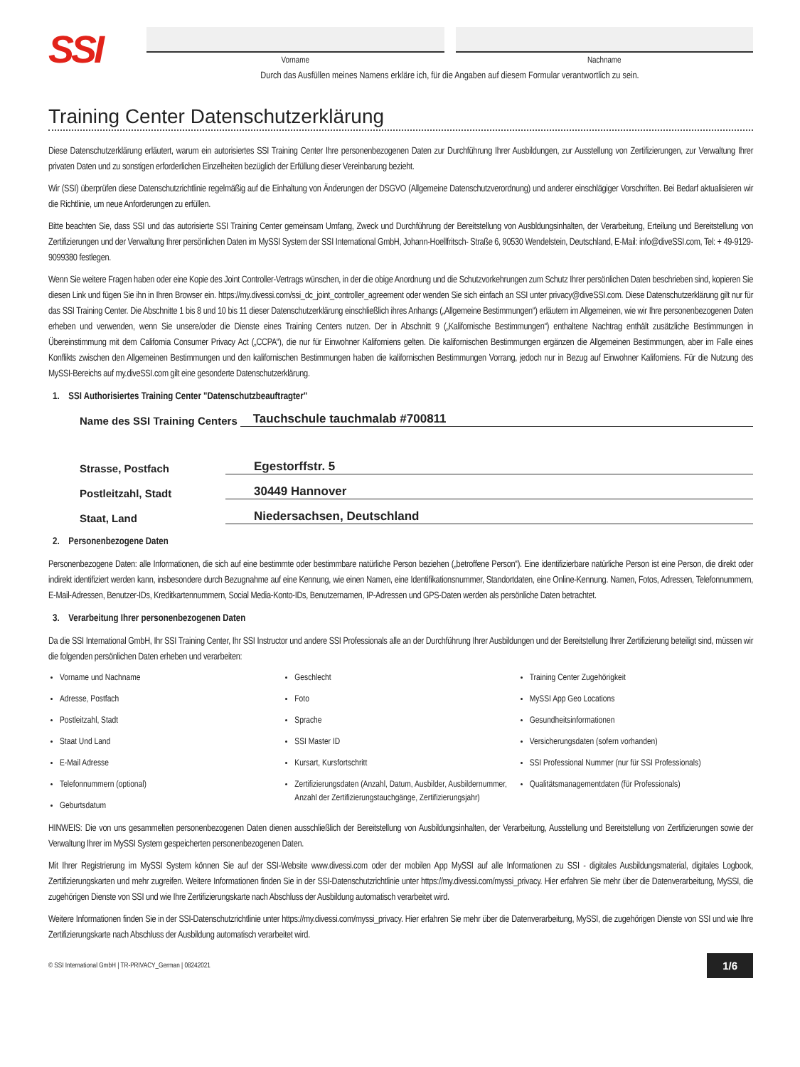SSI
Vorname Nachname
Durch das Ausfüllen meines Namens erkläre ich, für die Angaben auf diesem Formular verantwortlich zu sein.
Training Center Datenschutzerklärung
Diese Datenschutzerklärung erläutert, warum ein autorisiertes SSI Training Center Ihre personenbezogenen Daten zur Durchführung Ihrer Ausbildungen, zur Ausstellung von Zertifizierungen, zur Verwaltung Ihrer privaten Daten und zu sonstigen erforderlichen Einzelheiten bezüglich der Erfüllung dieser Vereinbarung bezieht.
Wir (SSI) überprüfen diese Datenschutzrichtlinie regelmäßig auf die Einhaltung von Änderungen der DSGVO (Allgemeine Datenschutzverordnung) und anderer einschlägiger Vorschriften. Bei Bedarf aktualisieren wir die Richtlinie, um neue Anforderungen zu erfüllen.
Bitte beachten Sie, dass SSI und das autorisierte SSI Training Center gemeinsam Umfang, Zweck und Durchführung der Bereitstellung von Ausbldungsinhalten, der Verarbeitung, Erteilung und Bereitstellung von Zertifizierungen und der Verwaltung Ihrer persönlichen Daten im MySSI System der SSI International GmbH, Johann-Hoellfritsch- Straße 6, 90530 Wendelstein, Deutschland, E-Mail: info@diveSSI.com, Tel: + 49-9129-9099380 festlegen.
Wenn Sie weitere Fragen haben oder eine Kopie des Joint Controller-Vertrags wünschen, in der die obige Anordnung und die Schutzvorkehrungen zum Schutz Ihrer persönlichen Daten beschrieben sind, kopieren Sie diesen Link und fügen Sie ihn in Ihren Browser ein. https://my.divessi.com/ssi_dc_joint_controller_agreement oder wenden Sie sich einfach an SSI unter privacy@diveSSI.com. Diese Datenschutzerklärung gilt nur für das SSI Training Center. Die Abschnitte 1 bis 8 und 10 bis 11 dieser Datenschutzerklärung einschließlich ihres Anhangs („Allgemeine Bestimmungen“) erläutern im Allgemeinen, wie wir Ihre personenbezogenen Daten erheben und verwenden, wenn Sie unsere/oder die Dienste eines Training Centers nutzen. Der in Abschnitt 9 („Kalifornische Bestimmungen“) enthaltene Nachtrag enthält zusätzliche Bestimmungen in Übereinstimmung mit dem California Consumer Privacy Act („CCPA“), die nur für Einwohner Kaliforniens gelten. Die kalifornischen Bestimmungen ergänzen die Allgemeinen Bestimmungen, aber im Falle eines Konflikts zwischen den Allgemeinen Bestimmungen und den kalifornischen Bestimmungen haben die kalifornischen Bestimmungen Vorrang, jedoch nur in Bezug auf Einwohner Kaliforniens. Für die Nutzung des MySSI-Bereichs auf my.diveSSI.com gilt eine gesonderte Datenschutzerklärung.
1. SSI Authorisiertes Training Center "Datenschutzbeauftragter"
Name des SSI Training Centers Tauchschule tauchmalab #700811
Strasse, Postfach Egestorffstr. 5
Postleitzahl, Stadt 30449 Hannover
Staat, Land Niedersachsen, Deutschland
2. Personenbezogene Daten
Personenbezogene Daten: alle Informationen, die sich auf eine bestimmte oder bestimmbare natürliche Person beziehen („betroffene Person“). Eine identifizierbare natürliche Person ist eine Person, die direkt oder indirekt identifiziert werden kann, insbesondere durch Bezugnahme auf eine Kennung, wie einen Namen, eine Identifikationsnummer, Standortdaten, eine Online-Kennung. Namen, Fotos, Adressen, Telefonnummern, E-Mail-Adressen, Benutzer-IDs, Kreditkartennummern, Social Media-Konto-IDs, Benutzernamen, IP-Adressen und GPS-Daten werden als persönliche Daten betrachtet.
3. Verarbeitung Ihrer personenbezogenen Daten
Da die SSI International GmbH, Ihr SSI Training Center, Ihr SSI Instructor und andere SSI Professionals alle an der Durchführung Ihrer Ausbildungen und der Bereitstellung Ihrer Zertifizierung beteiligt sind, müssen wir die folgenden persönlichen Daten erheben und verarbeiten:
Vorname und Nachname
Adresse, Postfach
Postleitzahl, Stadt
Staat Und Land
E-Mail Adresse
Telefonnummern (optional)
Geburtsdatum
Geschlecht
Foto
Sprache
SSI Master ID
Kursart, Kursfortschritt
Zertifizierungsdaten (Anzahl, Datum, Ausbilder, Ausbildernummer, Anzahl der Zertifizierungstauchgänge, Zertifizierungsjahr)
Training Center Zugehörigkeit
MySSI App Geo Locations
Gesundheitsinformationen
Versicherungsdaten (sofern vorhanden)
SSI Professional Nummer (nur für SSI Professionals)
Qualitätsmanagementdaten (für Professionals)
HINWEIS: Die von uns gesammelten personenbezogenen Daten dienen ausschließlich der Bereitstellung von Ausbildungsinhalten, der Verarbeitung, Ausstellung und Bereitstellung von Zertifizierungen sowie der Verwaltung Ihrer im MySSI System gespeicherten personenbezogenen Daten.
Mit Ihrer Registrierung im MySSI System können Sie auf der SSI-Website www.divessi.com oder der mobilen App MySSI auf alle Informationen zu SSI - digitales Ausbildungsmaterial, digitales Logbook, Zertifizierungskarten und mehr zugreifen. Weitere Informationen finden Sie in der SSI-Datenschutzrichtlinie unter https://my.divessi.com/myssi_privacy. Hier erfahren Sie mehr über die Datenverarbeitung, MySSI, die zugehörigen Dienste von SSI und wie Ihre Zertifizierungskarte nach Abschluss der Ausbildung automatisch verarbeitet wird.
Weitere Informationen finden Sie in der SSI-Datenschutzrichtlinie unter https://my.divessi.com/myssi_privacy. Hier erfahren Sie mehr über die Datenverarbeitung, MySSI, die zugehörigen Dienste von SSI und wie Ihre Zertifizierungskarte nach Abschluss der Ausbildung automatisch verarbeitet wird.
© SSI International GmbH | TR-PRIVACY_German | 08242021 1/6